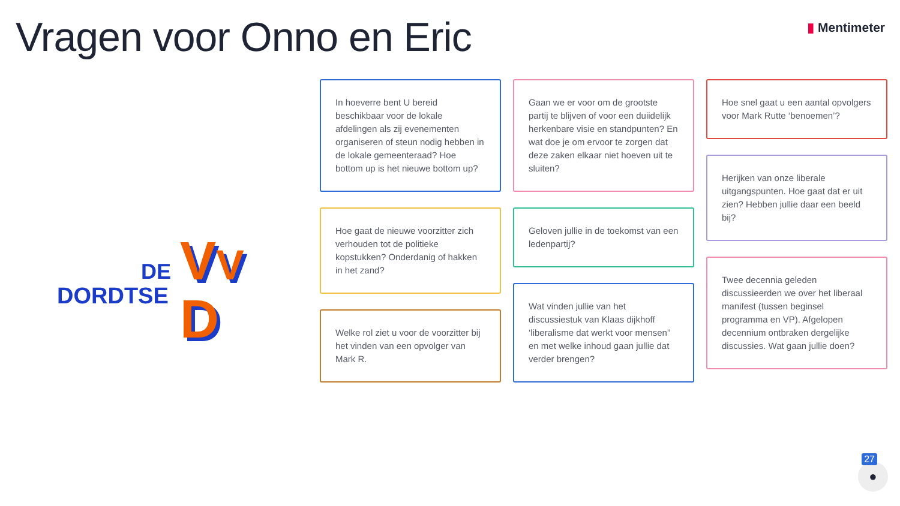Vragen voor Onno en Eric ▮ Mentimeter
DE
DORDTSE
VV
D
In hoeverre bent U bereid beschikbaar voor de lokale afdelingen als zij evenementen organiseren of steun nodig hebben in de lokale gemeenteraad? Hoe bottom up is het nieuwe bottom up?
Hoe gaat de nieuwe voorzitter zich verhouden tot de politieke kopstukken? Onderdanig of hakken in het zand?
Welke rol ziet u voor de voorzitter bij het vinden van een opvolger van Mark R.
Gaan we er voor om de grootste partij te blijven of voor een duiidelijk herkenbare visie en standpunten? En wat doe je om ervoor te zorgen dat deze zaken elkaar niet hoeven uit te sluiten?
Geloven jullie in de toekomst van een ledenpartij?
Wat vinden jullie van het discussiestuk van Klaas dijkhoff ‘liberalisme dat werkt voor mensen” en met welke inhoud gaan jullie dat verder brengen?
Hoe snel gaat u een aantal opvolgers voor Mark Rutte ‘benoemen’?
Herijken van onze liberale uitgangspunten. Hoe gaat dat er uit zien? Hebben jullie daar een beeld bij?
Twee decennia geleden discussieerden we over het liberaal manifest (tussen beginsel programma en VP). Afgelopen decennium ontbraken dergelijke discussies. Wat gaan jullie doen?
●
27